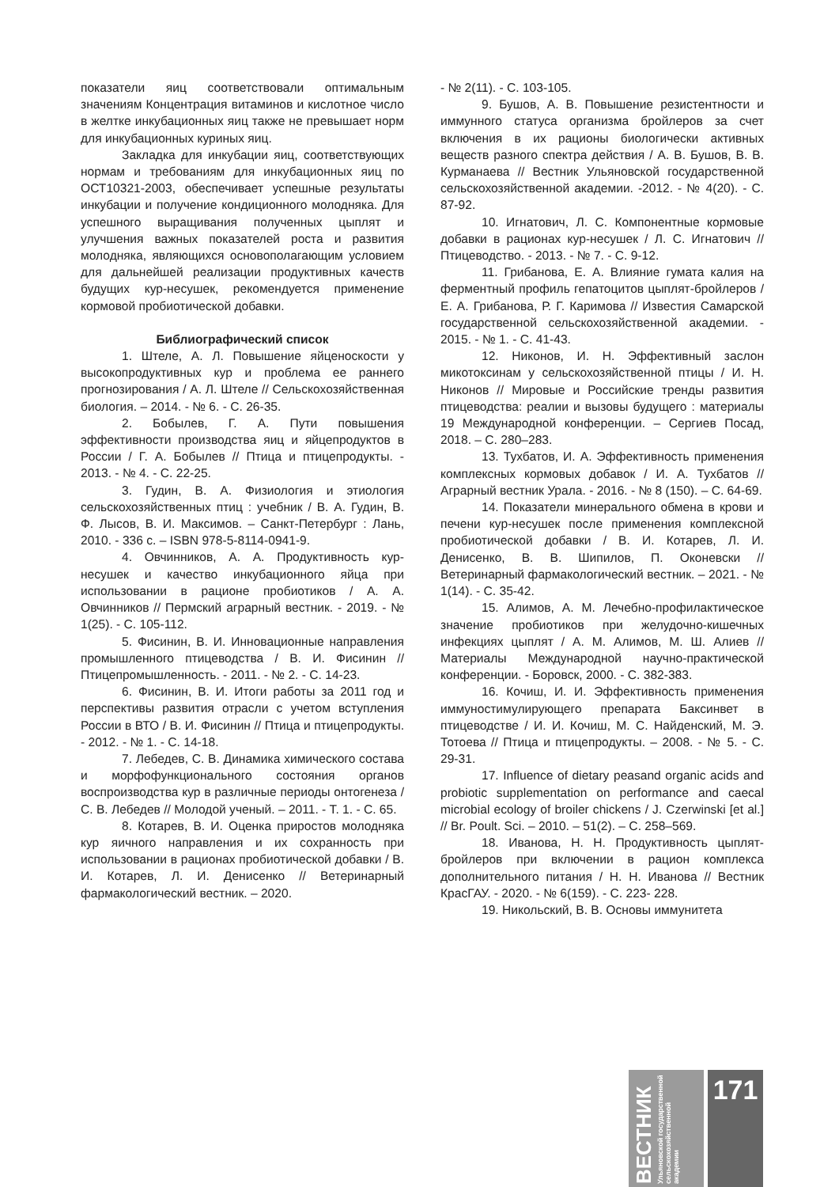показатели яиц соответствовали оптимальным значениям Концентрация витаминов и кислотное число в желтке инкубационных яиц также не превышает норм для инкубационных куриных яиц.
Закладка для инкубации яиц, соответствующих нормам и требованиям для инкубационных яиц по ОСТ10321-2003, обеспечивает успешные результаты инкубации и получение кондиционного молодняка. Для успешного выращивания полученных цыплят и улучшения важных показателей роста и развития молодняка, являющихся основополагающим условием для дальнейшей реализации продуктивных качеств будущих кур-несушек, рекомендуется применение кормовой пробиотической добавки.
Библиографический список
1. Штеле, А. Л. Повышение яйценоскости у высокопродуктивных кур и проблема ее раннего прогнозирования / А. Л. Штеле // Сельскохозяйственная биология. – 2014. - № 6. - С. 26-35.
2. Бобылев, Г. А. Пути повышения эффективности производства яиц и яйцепродуктов в России / Г. А. Бобылев // Птица и птицепродукты. - 2013. - № 4. - С. 22-25.
3. Гудин, В. А. Физиология и этиология сельскохозяйственных птиц : учебник / В. А. Гудин, В. Ф. Лысов, В. И. Максимов. – Санкт-Петербург : Лань, 2010. - 336 с. – ISBN 978-5-8114-0941-9.
4. Овчинников, А. А. Продуктивность кур-несушек и качество инкубационного яйца при использовании в рационе пробиотиков / А. А. Овчинников // Пермский аграрный вестник. - 2019. - № 1(25). - С. 105-112.
5. Фисинин, В. И. Инновационные направления промышленного птицеводства / В. И. Фисинин // Птицепромышленность. - 2011. - № 2. - С. 14-23.
6. Фисинин, В. И. Итоги работы за 2011 год и перспективы развития отрасли с учетом вступления России в ВТО / В. И. Фисинин // Птица и птицепродукты. - 2012. - № 1. - С. 14-18.
7. Лебедев, С. В. Динамика химического состава и морфофункционального состояния органов воспроизводства кур в различные периоды онтогенеза / С. В. Лебедев // Молодой ученый. – 2011. - Т. 1. - С. 65.
8. Котарев, В. И. Оценка приростов молодняка кур яичного направления и их сохранность при использовании в рационах пробиотической добавки / В. И. Котарев, Л. И. Денисенко // Ветеринарный фармакологический вестник. – 2020.
- № 2(11). - С. 103-105.
9. Бушов, А. В. Повышение резистентности и иммунного статуса организма бройлеров за счет включения в их рационы биологически активных веществ разного спектра действия / А. В. Бушов, В. В. Курманаева // Вестник Ульяновской государственной сельскохозяйственной академии. -2012. - № 4(20). - С. 87-92.
10. Игнатович, Л. С. Компонентные кормовые добавки в рационах кур-несушек / Л. С. Игнатович // Птицеводство. - 2013. - № 7. - С. 9-12.
11. Грибанова, Е. А. Влияние гумата калия на ферментный профиль гепатоцитов цыплят-бройлеров / Е. А. Грибанова, Р. Г. Каримова // Известия Самарской государственной сельскохозяйственной академии. - 2015. - № 1. - С. 41-43.
12. Никонов, И. Н. Эффективный заслон микотоксинам у сельскохозяйственной птицы / И. Н. Никонов // Мировые и Российские тренды развития птицеводства: реалии и вызовы будущего : материалы 19 Международной конференции. – Сергиев Посад, 2018. – С. 280–283.
13. Тухбатов, И. А. Эффективность применения комплексных кормовых добавок / И. А. Тухбатов // Аграрный вестник Урала. - 2016. - № 8 (150). – С. 64-69.
14. Показатели минерального обмена в крови и печени кур-несушек после применения комплексной пробиотической добавки / В. И. Котарев, Л. И. Денисенко, В. В. Шипилов, П. Оконевски // Ветеринарный фармакологический вестник. – 2021. - № 1(14). - С. 35-42.
15. Алимов, А. М. Лечебно-профилактическое значение пробиотиков при желудочно-кишечных инфекциях цыплят / А. М. Алимов, М. Ш. Алиев // Материалы Международной научно-практической конференции. - Боровск, 2000. - С. 382-383.
16. Кочиш, И. И. Эффективность применения иммуностимулирующего препарата Баксинвет в птицеводстве / И. И. Кочиш, М. С. Найденский, М. Э. Тотоева // Птица и птицепродукты. – 2008. - № 5. - С. 29-31.
17. Influence of dietary peasand organic acids and probiotic supplementation on performance and caecal microbial ecology of broiler chickens / J. Czerwinski [et al.] // Br. Poult. Sci. – 2010. – 51(2). – С. 258–569.
18. Иванова, Н. Н. Продуктивность цыплят-бройлеров при включении в рацион комплекса дополнительного питания / Н. Н. Иванова // Вестник КрасГАУ. - 2020. - № 6(159). - С. 223- 228.
19. Никольский, В. В. Основы иммунитета
ВЕСТНИК Ульяновской государственной сельскохозяйственной академии
171